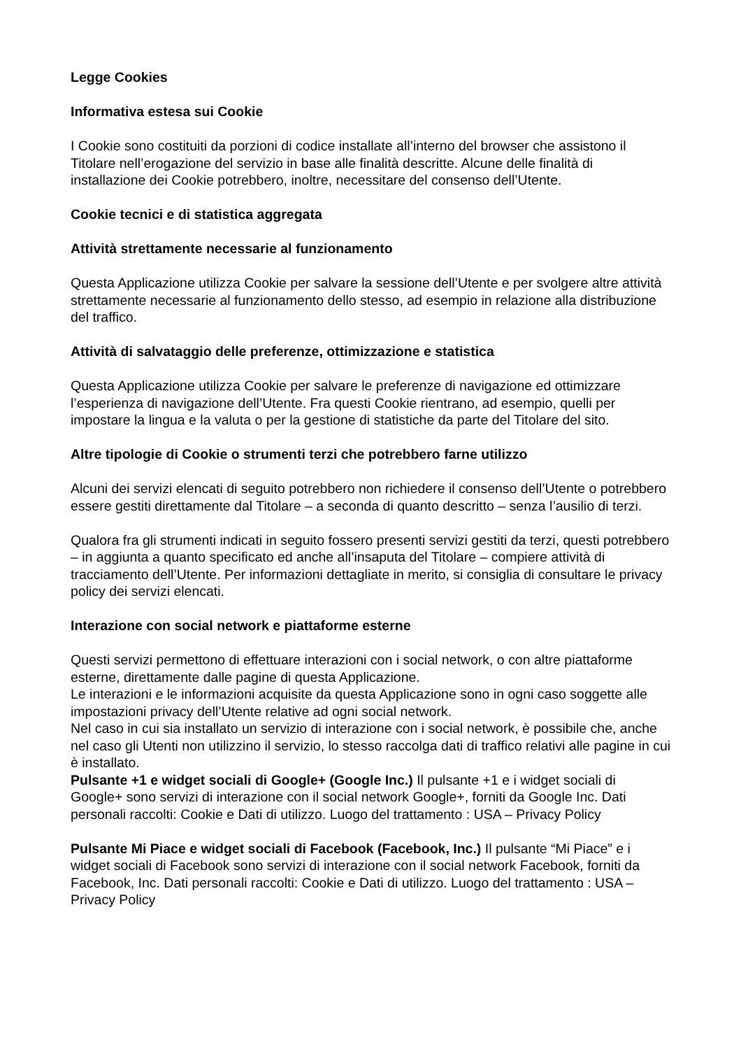Legge Cookies
Informativa estesa sui Cookie
I Cookie sono costituiti da porzioni di codice installate all’interno del browser che assistono il Titolare nell’erogazione del servizio in base alle finalità descritte. Alcune delle finalità di installazione dei Cookie potrebbero, inoltre, necessitare del consenso dell’Utente.
Cookie tecnici e di statistica aggregata
Attività strettamente necessarie al funzionamento
Questa Applicazione utilizza Cookie per salvare la sessione dell’Utente e per svolgere altre attività strettamente necessarie al funzionamento dello stesso, ad esempio in relazione alla distribuzione del traffico.
Attività di salvataggio delle preferenze, ottimizzazione e statistica
Questa Applicazione utilizza Cookie per salvare le preferenze di navigazione ed ottimizzare l’esperienza di navigazione dell’Utente. Fra questi Cookie rientrano, ad esempio, quelli per impostare la lingua e la valuta o per la gestione di statistiche da parte del Titolare del sito.
Altre tipologie di Cookie o strumenti terzi che potrebbero farne utilizzo
Alcuni dei servizi elencati di seguito potrebbero non richiedere il consenso dell’Utente o potrebbero essere gestiti direttamente dal Titolare – a seconda di quanto descritto – senza l’ausilio di terzi.
Qualora fra gli strumenti indicati in seguito fossero presenti servizi gestiti da terzi, questi potrebbero – in aggiunta a quanto specificato ed anche all’insaputa del Titolare – compiere attività di tracciamento dell’Utente. Per informazioni dettagliate in merito, si consiglia di consultare le privacy policy dei servizi elencati.
Interazione con social network e piattaforme esterne
Questi servizi permettono di effettuare interazioni con i social network, o con altre piattaforme esterne, direttamente dalle pagine di questa Applicazione.
Le interazioni e le informazioni acquisite da questa Applicazione sono in ogni caso soggette alle impostazioni privacy dell’Utente relative ad ogni social network.
Nel caso in cui sia installato un servizio di interazione con i social network, è possibile che, anche nel caso gli Utenti non utilizzino il servizio, lo stesso raccolga dati di traffico relativi alle pagine in cui è installato.
Pulsante +1 e widget sociali di Google+ (Google Inc.) Il pulsante +1 e i widget sociali di Google+ sono servizi di interazione con il social network Google+, forniti da Google Inc. Dati personali raccolti: Cookie e Dati di utilizzo. Luogo del trattamento : USA – Privacy Policy
Pulsante Mi Piace e widget sociali di Facebook (Facebook, Inc.) Il pulsante “Mi Piace” e i widget sociali di Facebook sono servizi di interazione con il social network Facebook, forniti da Facebook, Inc. Dati personali raccolti: Cookie e Dati di utilizzo. Luogo del trattamento : USA – Privacy Policy